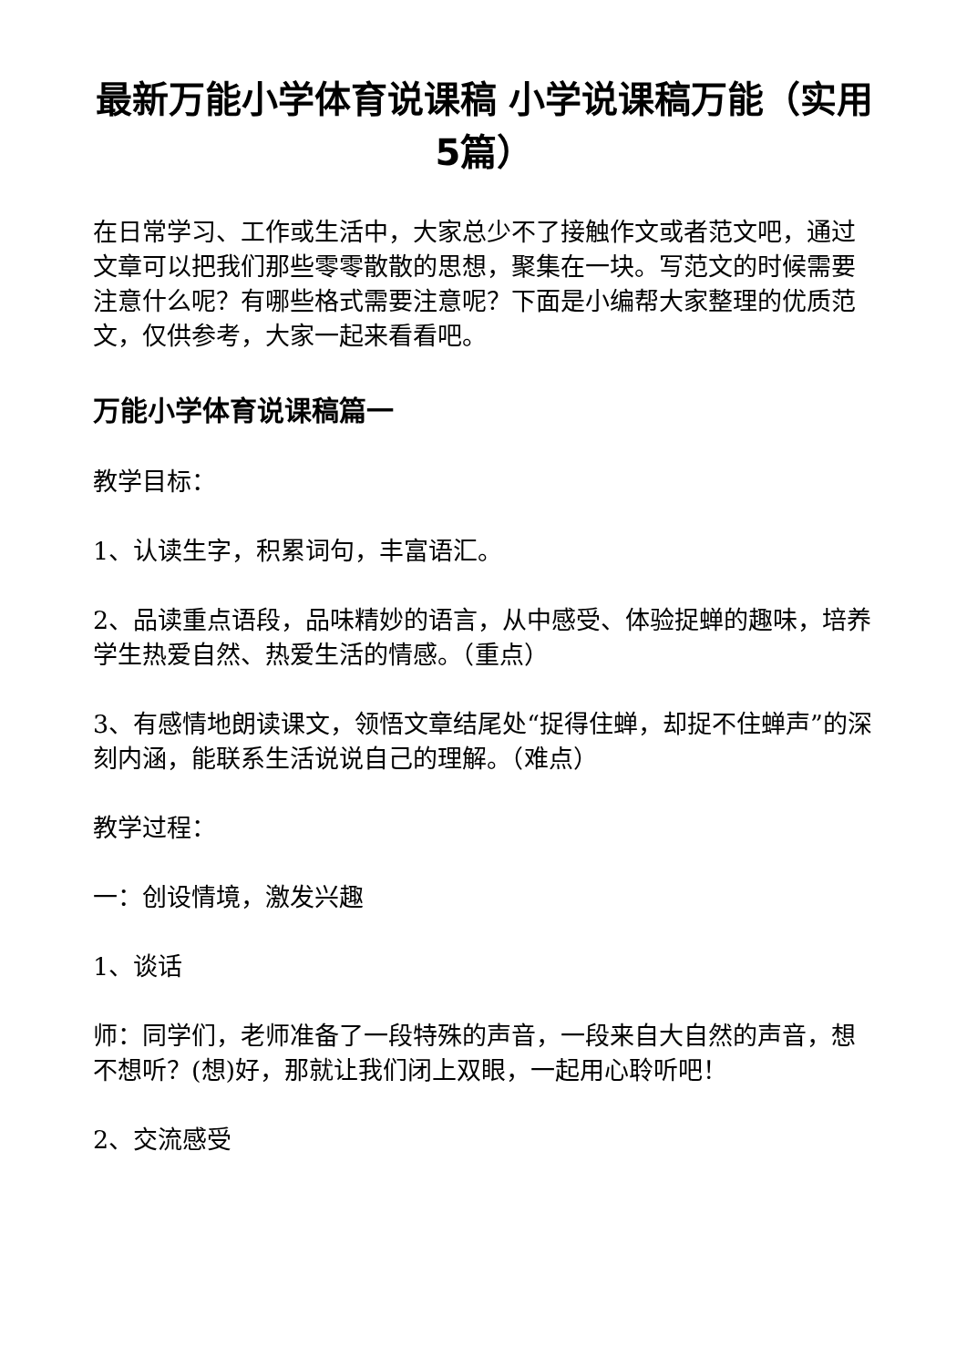最新万能小学体育说课稿 小学说课稿万能（实用5篇）
在日常学习、工作或生活中，大家总少不了接触作文或者范文吧，通过文章可以把我们那些零零散散的思想，聚集在一块。写范文的时候需要注意什么呢？有哪些格式需要注意呢？下面是小编帮大家整理的优质范文，仅供参考，大家一起来看看吧。
万能小学体育说课稿篇一
教学目标：
1、认读生字，积累词句，丰富语汇。
2、品读重点语段，品味精妙的语言，从中感受、体验捉蝉的趣味，培养学生热爱自然、热爱生活的情感。（重点）
3、有感情地朗读课文，领悟文章结尾处“捉得住蝉，却捉不住蝉声”的深刻内涵，能联系生活说说自己的理解。（难点）
教学过程：
一：创设情境，激发兴趣
1、谈话
师：同学们，老师准备了一段特殊的声音，一段来自大自然的声音，想不想听？(想)好，那就让我们闭上双眼，一起用心聆听吧！
2、交流感受